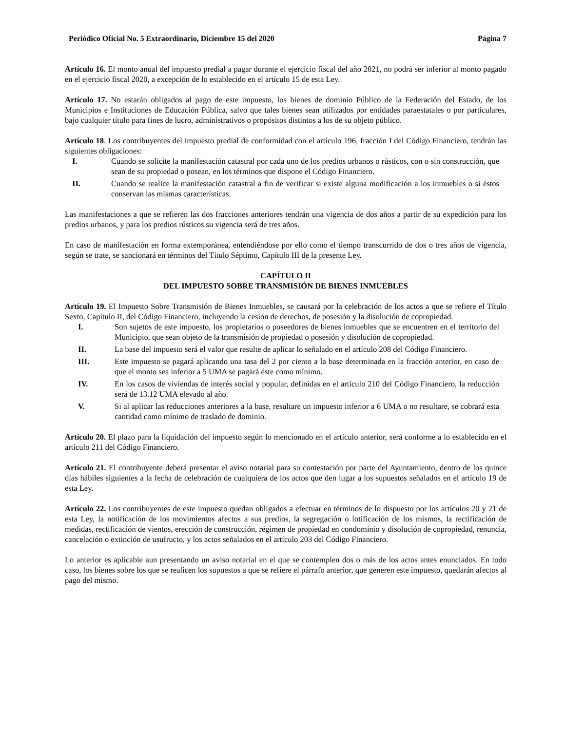Periódico Oficial No. 5 Extraordinario, Diciembre 15 del 2020 Página 7
Artículo 16. El monto anual del impuesto predial a pagar durante el ejercicio fiscal del año 2021, no podrá ser inferior al monto pagado en el ejercicio fiscal 2020, a excepción de lo establecido en el artículo 15 de esta Ley.
Artículo 17. No estarán obligados al pago de este impuesto, los bienes de dominio Público de la Federación del Estado, de los Municipios e Instituciones de Educación Pública, salvo que tales bienes sean utilizados por entidades paraestatales o por particulares, bajo cualquier título para fines de lucro, administrativos o propósitos distintos a los de su objeto público.
Artículo 18. Los contribuyentes del impuesto predial de conformidad con el artículo 196, fracción I del Código Financiero, tendrán las siguientes obligaciones:
I. Cuando se solicite la manifestación catastral por cada uno de los predios urbanos o rústicos, con o sin construcción, que sean de su propiedad o posean, en los términos que dispone el Código Financiero.
II. Cuando se realice la manifestación catastral a fin de verificar si existe alguna modificación a los inmuebles o si éstos conservan las mismas características.
Las manifestaciones a que se refieren las dos fracciones anteriores tendrán una vigencia de dos años a partir de su expedición para los predios urbanos, y para los predios rústicos su vigencia será de tres años.
En caso de manifestación en forma extemporánea, entendiéndose por ello como el tiempo transcurrido de dos o tres años de vigencia, según se trate, se sancionará en términos del Título Séptimo, Capítulo III de la presente Ley.
CAPÍTULO II
DEL IMPUESTO SOBRE TRANSMISIÓN DE BIENES INMUEBLES
Artículo 19. El Impuesto Sobre Transmisión de Bienes Inmuebles, se causará por la celebración de los actos a que se refiere el Título Sexto, Capítulo II, del Código Financiero, incluyendo la cesión de derechos, de posesión y la disolución de copropiedad.
I. Son sujetos de este impuesto, los propietarios o poseedores de bienes inmuebles que se encuentren en el territorio del Municipio, que sean objeto de la transmisión de propiedad o posesión y disolución de copropiedad.
II. La base del impuesto será el valor que resulte de aplicar lo señalado en el artículo 208 del Código Financiero.
III. Este impuesto se pagará aplicando una tasa del 2 por ciento a la base determinada en la fracción anterior, en caso de que el monto sea inferior a 5 UMA se pagará éste como mínimo.
IV. En los casos de viviendas de interés social y popular, definidas en el artículo 210 del Código Financiero, la reducción será de 13.12 UMA elevado al año.
V. Si al aplicar las reducciones anteriores a la base, resultare un impuesto inferior a 6 UMA o no resultare, se cobrará esta cantidad como mínimo de traslado de dominio.
Artículo 20. El plazo para la liquidación del impuesto según lo mencionado en el artículo anterior, será conforme a lo establecido en el artículo 211 del Código Financiero.
Artículo 21. El contribuyente deberá presentar el aviso notarial para su contestación por parte del Ayuntamiento, dentro de los quince días hábiles siguientes a la fecha de celebración de cualquiera de los actos que den lugar a los supuestos señalados en el artículo 19 de esta Ley.
Artículo 22. Los contribuyentes de este impuesto quedan obligados a efectuar en términos de lo dispuesto por los artículos 20 y 21 de esta Ley, la notificación de los movimientos afectos a sus predios, la segregación o lotificación de los mismos, la rectificación de medidas, rectificación de vientos, erección de construcción, régimen de propiedad en condominio y disolución de copropiedad, renuncia, cancelación o extinción de usufructo, y los actos señalados en el artículo 203 del Código Financiero.
Lo anterior es aplicable aun presentando un aviso notarial en el que se contemplen dos o más de los actos antes enunciados. En todo caso, los bienes sobre los que se realicen los supuestos a que se refiere el párrafo anterior, que generen este impuesto, quedarán afectos al pago del mismo.